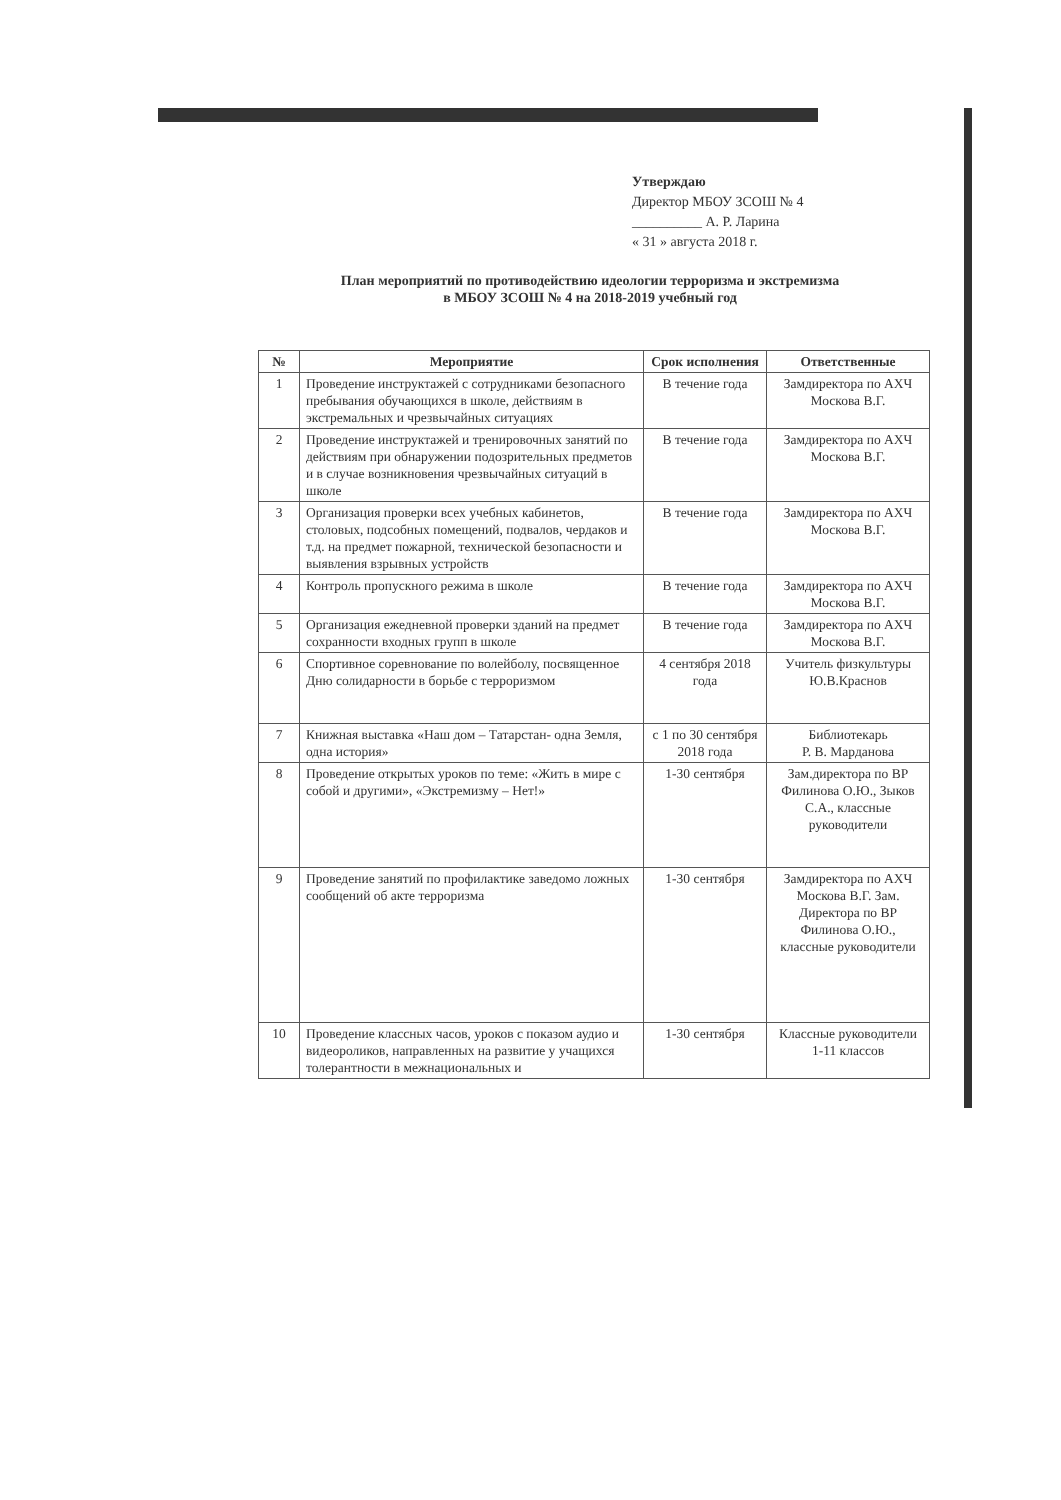Утверждаю
Директор МБОУ ЗСОШ № 4
__________ А. Р. Ларина
« 31 » августа 2018 г.
План мероприятий по противодействию идеологии терроризма и экстремизма
в МБОУ ЗСОШ № 4 на 2018-2019 учебный год
| № | Мероприятие | Срок исполнения | Ответственные |
| --- | --- | --- | --- |
| 1 | Проведение инструктажей с сотрудниками безопасного пребывания обучающихся в школе, действиям в экстремальных и чрезвычайных ситуациях | В течение года | Замдиректора по АХЧ Москова В.Г. |
| 2 | Проведение инструктажей и тренировочных занятий по действиям при обнаружении подозрительных предметов и в случае возникновения чрезвычайных ситуаций в школе | В течение года | Замдиректора по АХЧ Москова В.Г. |
| 3 | Организация проверки всех учебных кабинетов, столовых, подсобных помещений, подвалов, чердаков и т.д. на предмет пожарной, технической безопасности и выявления взрывных устройств | В течение года | Замдиректора по АХЧ Москова В.Г. |
| 4 | Контроль пропускного режима в школе | В течение года | Замдиректора по АХЧ Москова В.Г. |
| 5 | Организация ежедневной проверки зданий на предмет сохранности входных групп в школе | В течение года | Замдиректора по АХЧ Москова В.Г. |
| 6 | Спортивное соревнование по волейболу, посвященное Дню солидарности в борьбе с терроризмом | 4 сентября 2018 года | Учитель физкультуры Ю.В.Краснов |
| 7 | Книжная выставка «Наш дом – Татарстан- одна Земля, одна история» | с 1 по 30 сентября 2018 года | Библиотекарь Р. В. Марданова |
| 8 | Проведение открытых уроков по теме: «Жить в мире с собой и другими», «Экстремизму – Нет!» | 1-30 сентября | Зам.директора по ВР Филинова О.Ю., Зыков С.А., классные руководители |
| 9 | Проведение занятий по профилактике заведомо ложных сообщений об акте терроризма | 1-30 сентября | Замдиректора по АХЧ Москова В.Г. Зам. Директора по ВР Филинова О.Ю., классные руководители |
| 10 | Проведение классных часов, уроков с показом аудио и видеороликов, направленных на развитие у учащихся толерантности в межнациональных и | 1-30 сентября | Классные руководители 1-11 классов |